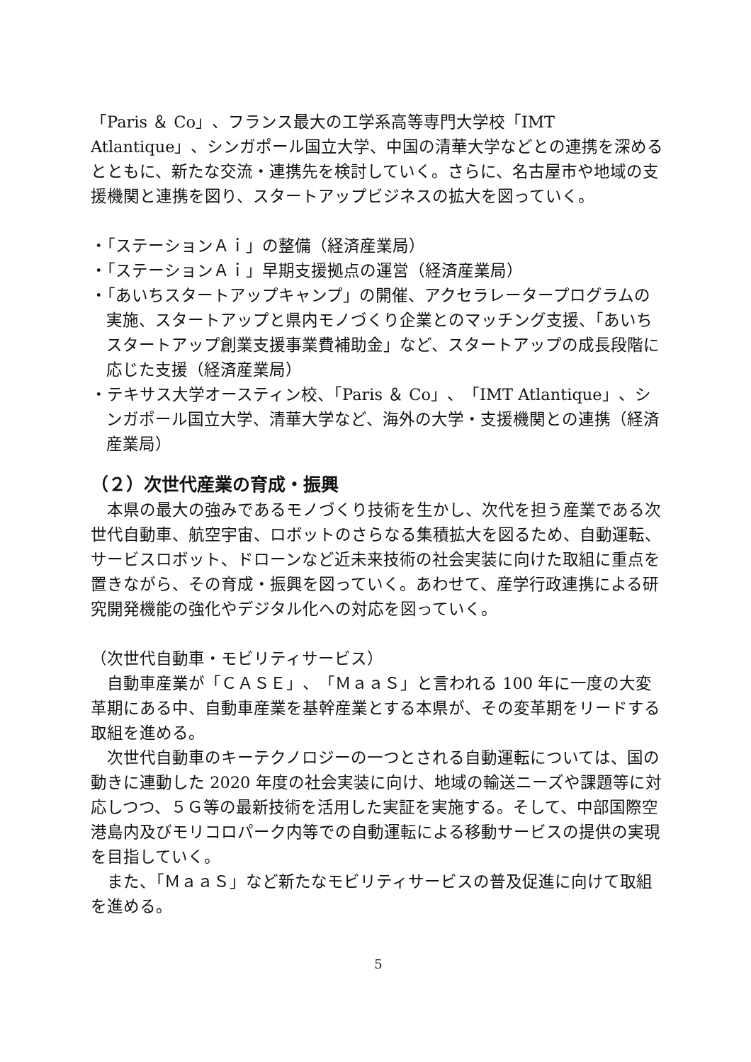「Paris ＆ Co」、フランス最大の工学系高等専門大学校「IMT Atlantique」、シンガポール国立大学、中国の清華大学などとの連携を深めるとともに、新たな交流・連携先を検討していく。さらに、名古屋市や地域の支援機関と連携を図り、スタートアップビジネスの拡大を図っていく。
・「ステーションＡｉ」の整備（経済産業局）
・「ステーションＡｉ」早期支援拠点の運営（経済産業局）
・「あいちスタートアップキャンプ」の開催、アクセラレータープログラムの実施、スタートアップと県内モノづくり企業とのマッチング支援、「あいちスタートアップ創業支援事業費補助金」など、スタートアップの成長段階に応じた支援（経済産業局）
・テキサス大学オースティン校、「Paris ＆ Co」、「IMT Atlantique」、シンガポール国立大学、清華大学など、海外の大学・支援機関との連携（経済産業局）
（２）次世代産業の育成・振興
　本県の最大の強みであるモノづくり技術を生かし、次代を担う産業である次世代自動車、航空宇宙、ロボットのさらなる集積拡大を図るため、自動運転、サービスロボット、ドローンなど近未来技術の社会実装に向けた取組に重点を置きながら、その育成・振興を図っていく。あわせて、産学行政連携による研究開発機能の強化やデジタル化への対応を図っていく。
（次世代自動車・モビリティサービス）
　自動車産業が「ＣＡＳＥ」、「ＭａａＳ」と言われる 100 年に一度の大変革期にある中、自動車産業を基幹産業とする本県が、その変革期をリードする取組を進める。
　次世代自動車のキーテクノロジーの一つとされる自動運転については、国の動きに連動した 2020 年度の社会実装に向け、地域の輸送ニーズや課題等に対応しつつ、５Ｇ等の最新技術を活用した実証を実施する。そして、中部国際空港島内及びモリコロパーク内等での自動運転による移動サービスの提供の実現を目指していく。
　また、「ＭａａＳ」など新たなモビリティサービスの普及促進に向けて取組を進める。
5